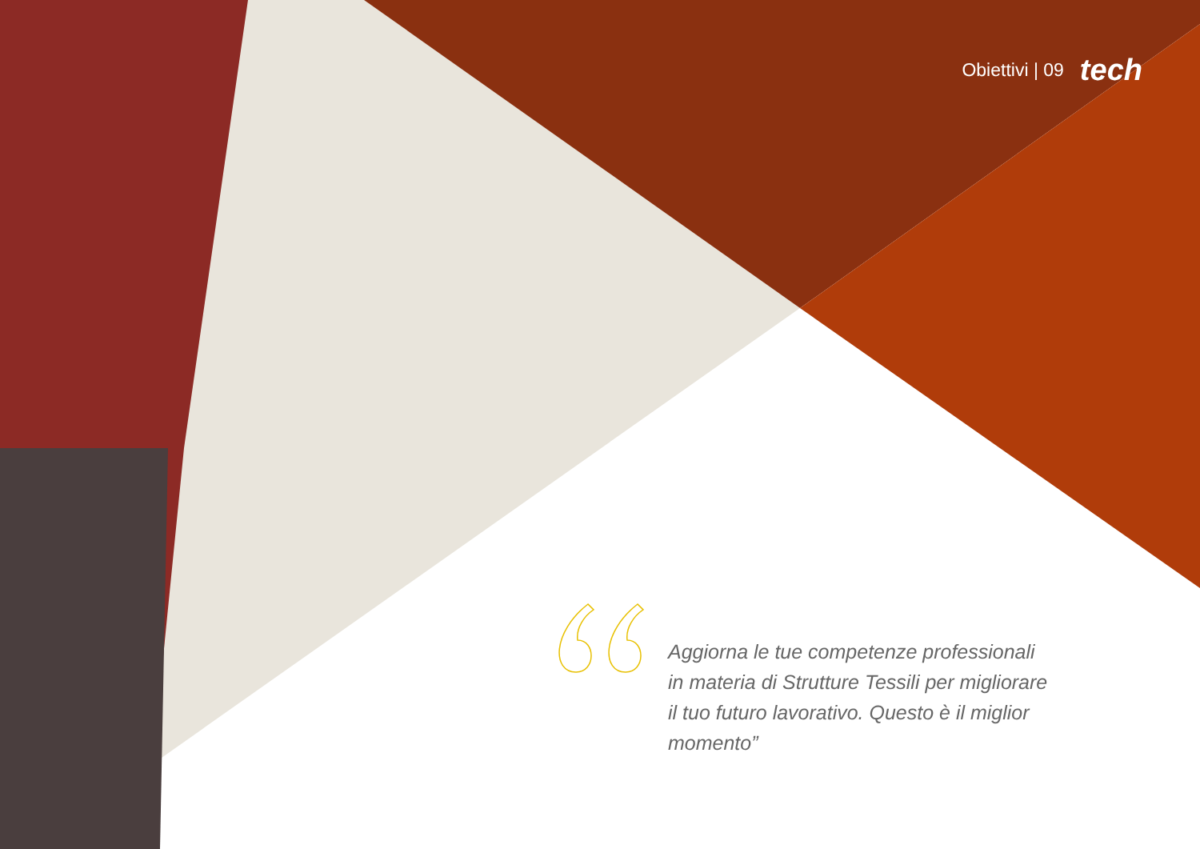Obiettivi | 09 tech
Aggiorna le tue competenze professionali in materia di Strutture Tessili per migliorare il tuo futuro lavorativo. Questo è il miglior momento”